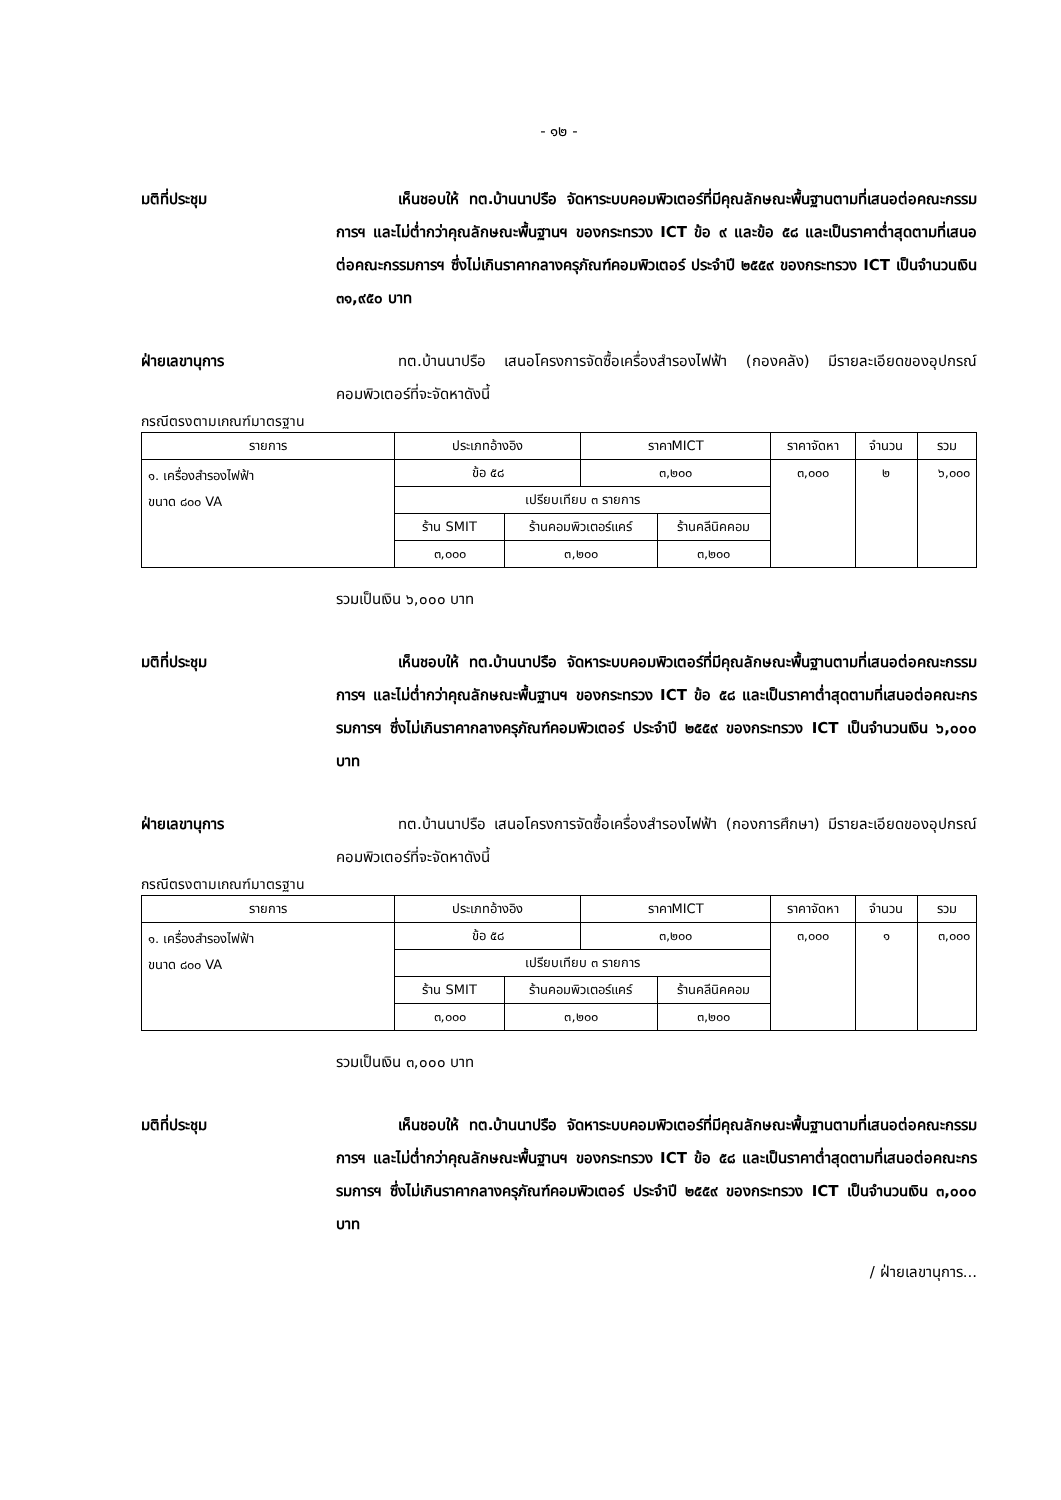- ๑๒ -
มติที่ประชุม เห็นชอบให้ ทต.บ้านนาปรือ จัดหาระบบคอมพิวเตอร์ที่มีคุณลักษณะพื้นฐานตามที่เสนอต่อคณะกรรมการฯ และไม่ต่ำกว่าคุณลักษณะพื้นฐานฯ ของกระทรวง ICT ข้อ ๙ และข้อ ๕๘ และเป็นราคาต่ำสุดตามที่เสนอต่อคณะกรรมการฯ ซึ่งไม่เกินราคากลางครุภัณฑ์คอมพิวเตอร์ ประจำปี ๒๕๕๙ ของกระทรวง ICT เป็นจำนวนเงิน ๓๑,๙๕๐ บาท
ฝ่ายเลขานุการ ทต.บ้านนาปรือ เสนอโครงการจัดซื้อเครื่องสำรองไฟฟ้า (กองคลัง) มีรายละเอียดของอุปกรณ์คอมพิวเตอร์ที่จะจัดหาดังนี้
กรณีตรงตามเกณฑ์มาตรฐาน
| รายการ | ประเภทอ้างอิง | | ราคาMICT | | ราคาจัดหา | จำนวน | รวม |
| --- | --- | --- | --- | --- | --- | --- | --- |
| ๑. เครื่องสำรองไฟฟ้า ขนาด ๘๐๐ VA | ข้อ ๕๘ | | ๓,๒๐๐ | | ๓,๐๐๐ | ๒ | ๖,๐๐๐ |
| | เปรียบเทียบ ๓ รายการ | | | | | | |
| | ร้าน SMIT | ร้านคอมพิวเตอร์แคร์ | | ร้านคลีนิคคอม | | | |
| | ๓,๐๐๐ | ๓,๒๐๐ | | ๓,๒๐๐ | | | |
รวมเป็นเงิน ๖,๐๐๐ บาท
มติที่ประชุม เห็นชอบให้ ทต.บ้านนาปรือ จัดหาระบบคอมพิวเตอร์ที่มีคุณลักษณะพื้นฐานตามที่เสนอต่อคณะกรรมการฯ และไม่ต่ำกว่าคุณลักษณะพื้นฐานฯ ของกระทรวง ICT ข้อ ๕๘ และเป็นราคาต่ำสุดตามที่เสนอต่อคณะกรรมการฯ ซึ่งไม่เกินราคากลางครุภัณฑ์คอมพิวเตอร์ ประจำปี ๒๕๕๙ ของกระทรวง ICT เป็นจำนวนเงิน ๖,๐๐๐ บาท
ฝ่ายเลขานุการ ทต.บ้านนาปรือ เสนอโครงการจัดซื้อเครื่องสำรองไฟฟ้า (กองการศึกษา) มีรายละเอียดของอุปกรณ์คอมพิวเตอร์ที่จะจัดหาดังนี้
กรณีตรงตามเกณฑ์มาตรฐาน
| รายการ | ประเภทอ้างอิง | | ราคาMICT | | ราคาจัดหา | จำนวน | รวม |
| --- | --- | --- | --- | --- | --- | --- | --- |
| ๑. เครื่องสำรองไฟฟ้า ขนาด ๘๐๐ VA | ข้อ ๕๘ | | ๓,๒๐๐ | | ๓,๐๐๐ | ๑ | ๓,๐๐๐ |
| | เปรียบเทียบ ๓ รายการ | | | | | | |
| | ร้าน SMIT | ร้านคอมพิวเตอร์แคร์ | | ร้านคลีนิคคอม | | | |
| | ๓,๐๐๐ | ๓,๒๐๐ | | ๓,๒๐๐ | | | |
รวมเป็นเงิน ๓,๐๐๐ บาท
มติที่ประชุม เห็นชอบให้ ทต.บ้านนาปรือ จัดหาระบบคอมพิวเตอร์ที่มีคุณลักษณะพื้นฐานตามที่เสนอต่อคณะกรรมการฯ และไม่ต่ำกว่าคุณลักษณะพื้นฐานฯ ของกระทรวง ICT ข้อ ๕๘ และเป็นราคาต่ำสุดตามที่เสนอต่อคณะกรรมการฯ ซึ่งไม่เกินราคากลางครุภัณฑ์คอมพิวเตอร์ ประจำปี ๒๕๕๙ ของกระทรวง ICT เป็นจำนวนเงิน ๓,๐๐๐ บาท
/ ฝ่ายเลขานุการ...